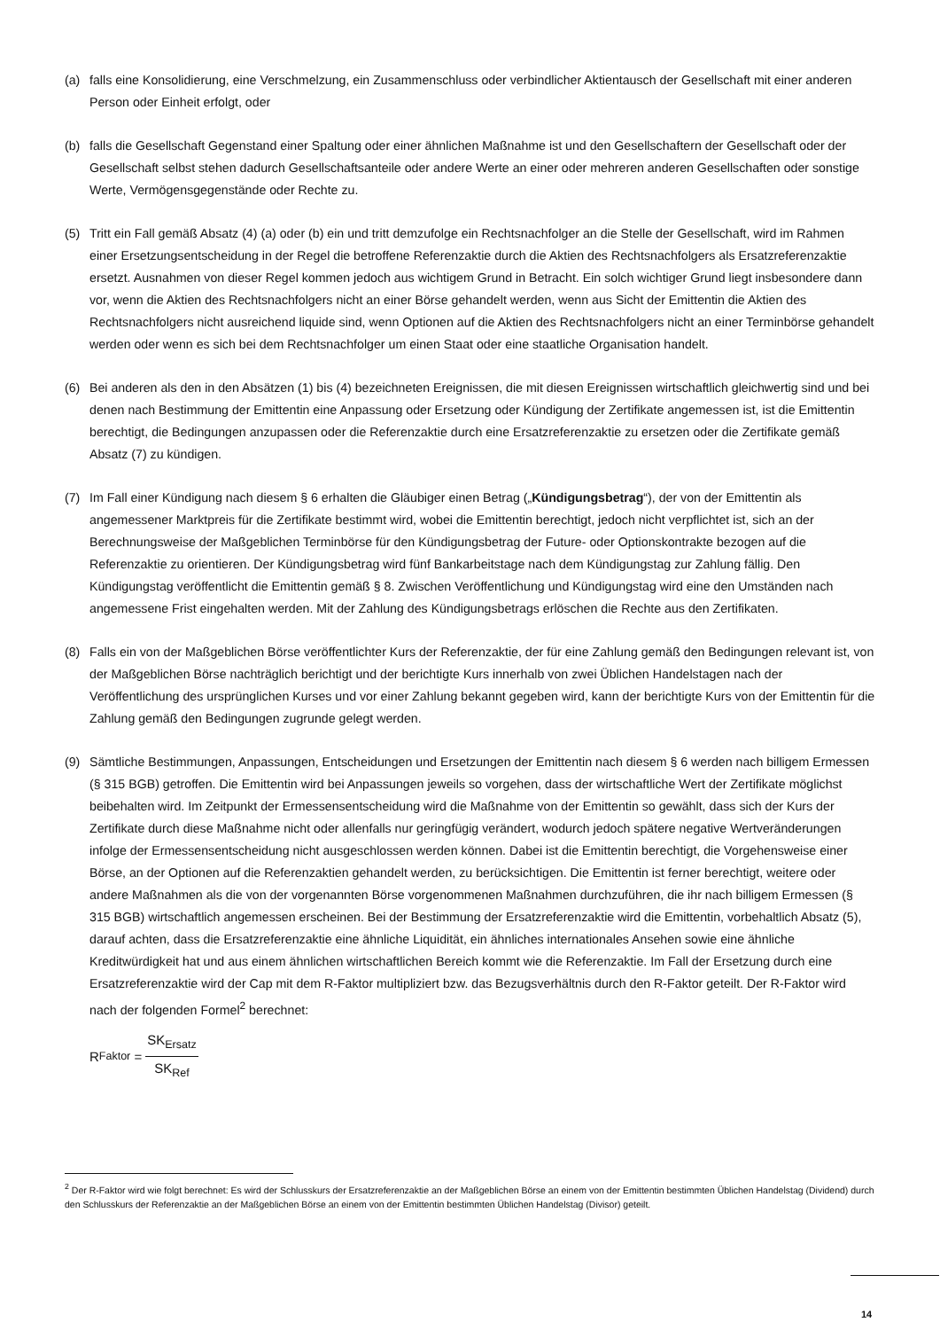(a) falls eine Konsolidierung, eine Verschmelzung, ein Zusammenschluss oder verbindlicher Aktientausch der Gesellschaft mit einer anderen Person oder Einheit erfolgt, oder
(b) falls die Gesellschaft Gegenstand einer Spaltung oder einer ähnlichen Maßnahme ist und den Gesellschaftern der Gesellschaft oder der Gesellschaft selbst stehen dadurch Gesellschaftsanteile oder andere Werte an einer oder mehreren anderen Gesellschaften oder sonstige Werte, Vermögensgegenstände oder Rechte zu.
(5) Tritt ein Fall gemäß Absatz (4) (a) oder (b) ein und tritt demzufolge ein Rechtsnachfolger an die Stelle der Gesellschaft, wird im Rahmen einer Ersetzungsentscheidung in der Regel die betroffene Referenzaktie durch die Aktien des Rechtsnachfolgers als Ersatzreferenzaktie ersetzt. Ausnahmen von dieser Regel kommen jedoch aus wichtigem Grund in Betracht. Ein solch wichtiger Grund liegt insbesondere dann vor, wenn die Aktien des Rechtsnachfolgers nicht an einer Börse gehandelt werden, wenn aus Sicht der Emittentin die Aktien des Rechtsnachfolgers nicht ausreichend liquide sind, wenn Optionen auf die Aktien des Rechtsnachfolgers nicht an einer Terminbörse gehandelt werden oder wenn es sich bei dem Rechtsnachfolger um einen Staat oder eine staatliche Organisation handelt.
(6) Bei anderen als den in den Absätzen (1) bis (4) bezeichneten Ereignissen, die mit diesen Ereignissen wirtschaftlich gleichwertig sind und bei denen nach Bestimmung der Emittentin eine Anpassung oder Ersetzung oder Kündigung der Zertifikate angemessen ist, ist die Emittentin berechtigt, die Bedingungen anzupassen oder die Referenzaktie durch eine Ersatzreferenzaktie zu ersetzen oder die Zertifikate gemäß Absatz (7) zu kündigen.
(7) Im Fall einer Kündigung nach diesem § 6 erhalten die Gläubiger einen Betrag („Kündigungsbetrag“), der von der Emittentin als angemessener Marktpreis für die Zertifikate bestimmt wird, wobei die Emittentin berechtigt, jedoch nicht verpflichtet ist, sich an der Berechnungsweise der Maßgeblichen Terminbörse für den Kündigungsbetrag der Future- oder Optionskontrakte bezogen auf die Referenzaktie zu orientieren. Der Kündigungsbetrag wird fünf Bankarbeitstage nach dem Kündigungstag zur Zahlung fällig. Den Kündigungstag veröffentlicht die Emittentin gemäß § 8. Zwischen Veröffentlichung und Kündigungstag wird eine den Umständen nach angemessene Frist eingehalten werden. Mit der Zahlung des Kündigungsbetrags erlöschen die Rechte aus den Zertifikaten.
(8) Falls ein von der Maßgeblichen Börse veröffentlichter Kurs der Referenzaktie, der für eine Zahlung gemäß den Bedingungen relevant ist, von der Maßgeblichen Börse nachträglich berichtigt und der berichtigte Kurs innerhalb von zwei Üblichen Handelstagen nach der Veröffentlichung des ursprünglichen Kurses und vor einer Zahlung bekannt gegeben wird, kann der berichtigte Kurs von der Emittentin für die Zahlung gemäß den Bedingungen zugrunde gelegt werden.
(9) Sämtliche Bestimmungen, Anpassungen, Entscheidungen und Ersetzungen der Emittentin nach diesem § 6 werden nach billigem Ermessen (§ 315 BGB) getroffen. Die Emittentin wird bei Anpassungen jeweils so vorgehen, dass der wirtschaftliche Wert der Zertifikate möglichst beibehalten wird. Im Zeitpunkt der Ermessensentscheidung wird die Maßnahme von der Emittentin so gewählt, dass sich der Kurs der Zertifikate durch diese Maßnahme nicht oder allenfalls nur geringfügig verändert, wodurch jedoch spätere negative Wertveränderungen infolge der Ermessensentscheidung nicht ausgeschlossen werden können. Dabei ist die Emittentin berechtigt, die Vorgehensweise einer Börse, an der Optionen auf die Referenzaktien gehandelt werden, zu berücksichtigen. Die Emittentin ist ferner berechtigt, weitere oder andere Maßnahmen als die von der vorgenannten Börse vorgenommenen Maßnahmen durchzuführen, die ihr nach billigem Ermessen (§ 315 BGB) wirtschaftlich angemessen erscheinen. Bei der Bestimmung der Ersatzreferenzaktie wird die Emittentin, vorbehaltlich Absatz (5), darauf achten, dass die Ersatzreferenzaktie eine ähnliche Liquidität, ein ähnliches internationales Ansehen sowie eine ähnliche Kreditwürdigkeit hat und aus einem ähnlichen wirtschaftlichen Bereich kommt wie die Referenzaktie. Im Fall der Ersetzung durch eine Ersatzreferenzaktie wird der Cap mit dem R-Faktor multipliziert bzw. das Bezugsverhältnis durch den R-Faktor geteilt. Der R-Faktor wird nach der folgenden Formel<sup>2</sup> berechnet:
R<sub>Faktor</sub> = SK<sub>Ersatz</sub> SK<sub>Ref</sub>
<sup>2</sup> Der R-Faktor wird wie folgt berechnet: Es wird der Schlusskurs der Ersatzreferenzaktie an der Maßgeblichen Börse an einem von der Emittentin bestimmten Üblichen Handelstag (Dividend) durch den Schlusskurs der Referenzaktie an der Maßgeblichen Börse an einem von der Emittentin bestimmten Üblichen Handelstag (Divisor) geteilt.
14